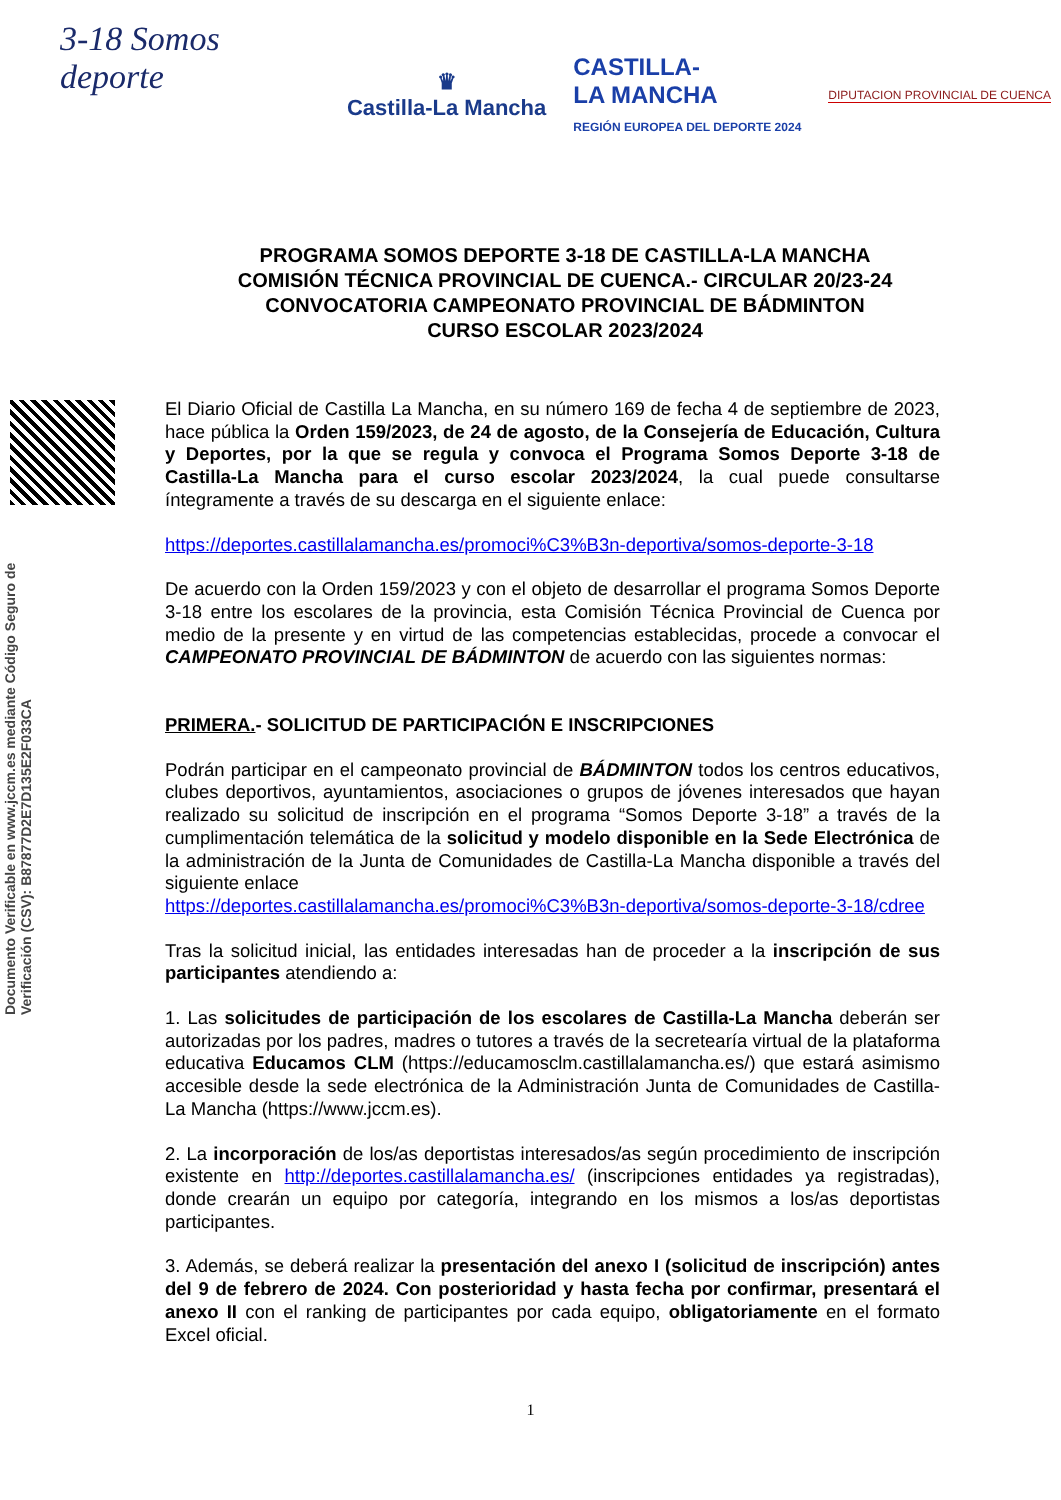3-18 Somos deporte
♛
Castilla-La Mancha
CASTILLA-
LA MANCHA
REGIÓN EUROPEA DEL DEPORTE 2024
DIPUTACION PROVINCIAL DE CUENCA
PROGRAMA SOMOS DEPORTE 3-18 DE CASTILLA-LA MANCHA
COMISIÓN TÉCNICA PROVINCIAL DE CUENCA.- CIRCULAR 20/23-24
CONVOCATORIA CAMPEONATO PROVINCIAL DE BÁDMINTON
CURSO ESCOLAR 2023/2024
Documento Verificable en www.jccm.es mediante Código Seguro de Verificación (CSV): B87877D2E7D135E2F033CA
El Diario Oficial de Castilla La Mancha, en su número 169 de fecha 4 de septiembre de 2023, hace pública la Orden 159/2023, de 24 de agosto, de la Consejería de Educación, Cultura y Deportes, por la que se regula y convoca el Programa Somos Deporte 3-18 de Castilla-La Mancha para el curso escolar 2023/2024, la cual puede consultarse íntegramente a través de su descarga en el siguiente enlace:
https://deportes.castillalamancha.es/promoci%C3%B3n-deportiva/somos-deporte-3-18
De acuerdo con la Orden 159/2023 y con el objeto de desarrollar el programa Somos Deporte 3-18 entre los escolares de la provincia, esta Comisión Técnica Provincial de Cuenca por medio de la presente y en virtud de las competencias establecidas, procede a convocar el CAMPEONATO PROVINCIAL DE BÁDMINTON de acuerdo con las siguientes normas:
PRIMERA.- SOLICITUD DE PARTICIPACIÓN E INSCRIPCIONES
Podrán participar en el campeonato provincial de BÁDMINTON todos los centros educativos, clubes deportivos, ayuntamientos, asociaciones o grupos de jóvenes interesados que hayan realizado su solicitud de inscripción en el programa “Somos Deporte 3-18” a través de la cumplimentación telemática de la solicitud y modelo disponible en la Sede Electrónica de la administración de la Junta de Comunidades de Castilla-La Mancha disponible a través del siguiente enlace
https://deportes.castillalamancha.es/promoci%C3%B3n-deportiva/somos-deporte-3-18/cdree
Tras la solicitud inicial, las entidades interesadas han de proceder a la inscripción de sus participantes atendiendo a:
1. Las solicitudes de participación de los escolares de Castilla-La Mancha deberán ser autorizadas por los padres, madres o tutores a través de la secretearía virtual de la plataforma educativa Educamos CLM (https://educamosclm.castillalamancha.es/) que estará asimismo accesible desde la sede electrónica de la Administración Junta de Comunidades de Castilla-La Mancha (https://www.jccm.es).
2. La incorporación de los/as deportistas interesados/as según procedimiento de inscripción existente en http://deportes.castillalamancha.es/ (inscripciones entidades ya registradas), donde crearán un equipo por categoría, integrando en los mismos a los/as deportistas participantes.
3. Además, se deberá realizar la presentación del anexo I (solicitud de inscripción) antes del 9 de febrero de 2024. Con posterioridad y hasta fecha por confirmar, presentará el anexo II con el ranking de participantes por cada equipo, obligatoriamente en el formato Excel oficial.
1